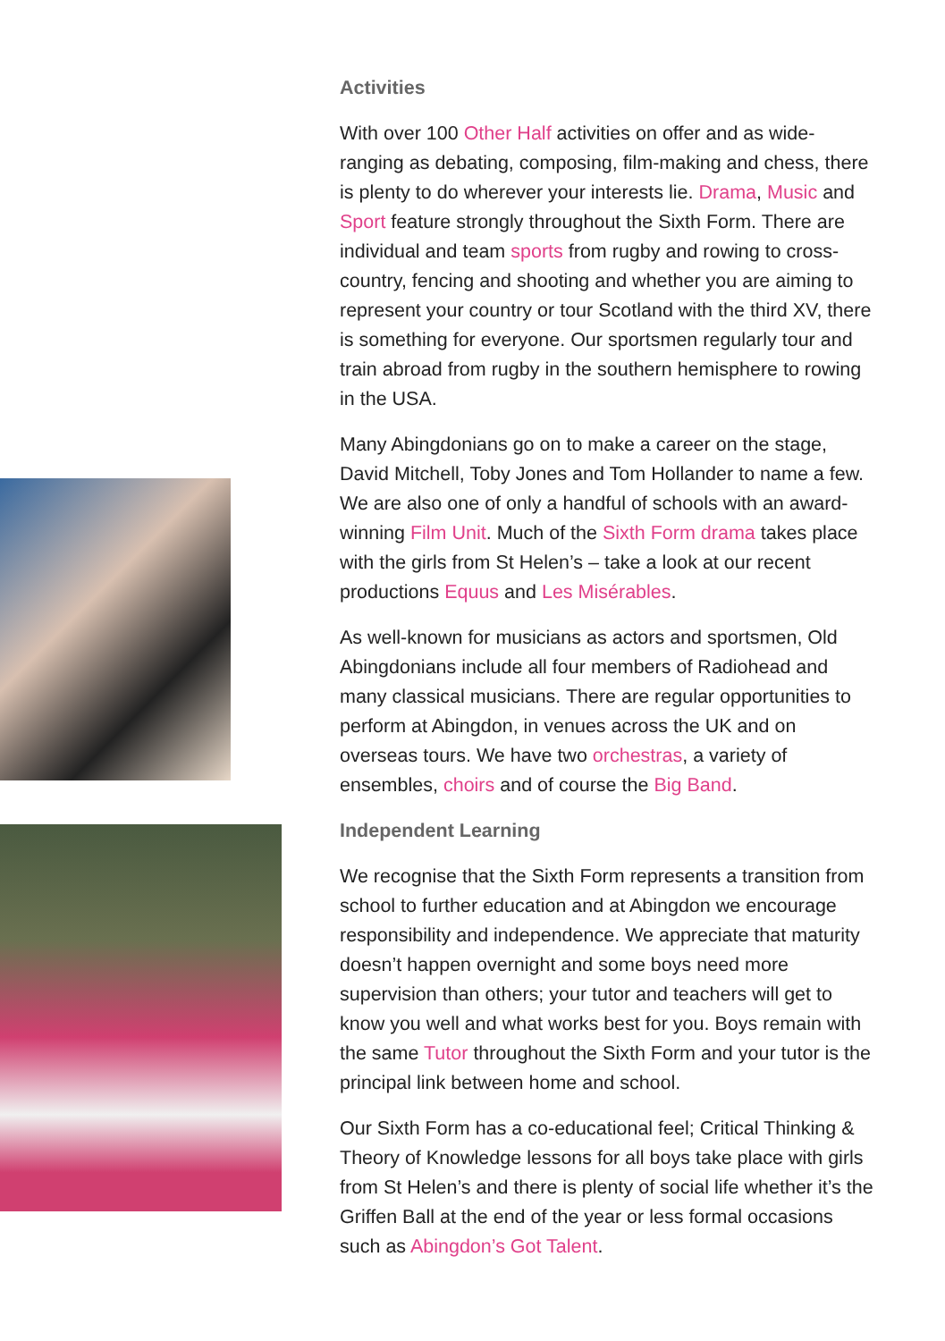Activities
With over 100 Other Half activities on offer and as wide-ranging as debating, composing, film-making and chess, there is plenty to do wherever your interests lie. Drama, Music and Sport feature strongly throughout the Sixth Form. There are individual and team sports from rugby and rowing to cross-country, fencing and shooting and whether you are aiming to represent your country or tour Scotland with the third XV, there is something for everyone. Our sportsmen regularly tour and train abroad from rugby in the southern hemisphere to rowing in the USA.
Many Abingdonians go on to make a career on the stage, David Mitchell, Toby Jones and Tom Hollander to name a few. We are also one of only a handful of schools with an award-winning Film Unit. Much of the Sixth Form drama takes place with the girls from St Helen’s – take a look at our recent productions Equus and Les Misérables.
As well-known for musicians as actors and sportsmen, Old Abingdonians include all four members of Radiohead and many classical musicians. There are regular opportunities to perform at Abingdon, in venues across the UK and on overseas tours. We have two orchestras, a variety of ensembles, choirs and of course the Big Band.
Independent Learning
We recognise that the Sixth Form represents a transition from school to further education and at Abingdon we encourage responsibility and independence. We appreciate that maturity doesn’t happen overnight and some boys need more supervision than others; your tutor and teachers will get to know you well and what works best for you. Boys remain with the same Tutor throughout the Sixth Form and your tutor is the principal link between home and school.
Our Sixth Form has a co-educational feel; Critical Thinking & Theory of Knowledge lessons for all boys take place with girls from St Helen’s and there is plenty of social life whether it’s the Griffen Ball at the end of the year or less formal occasions such as Abingdon’s Got Talent.